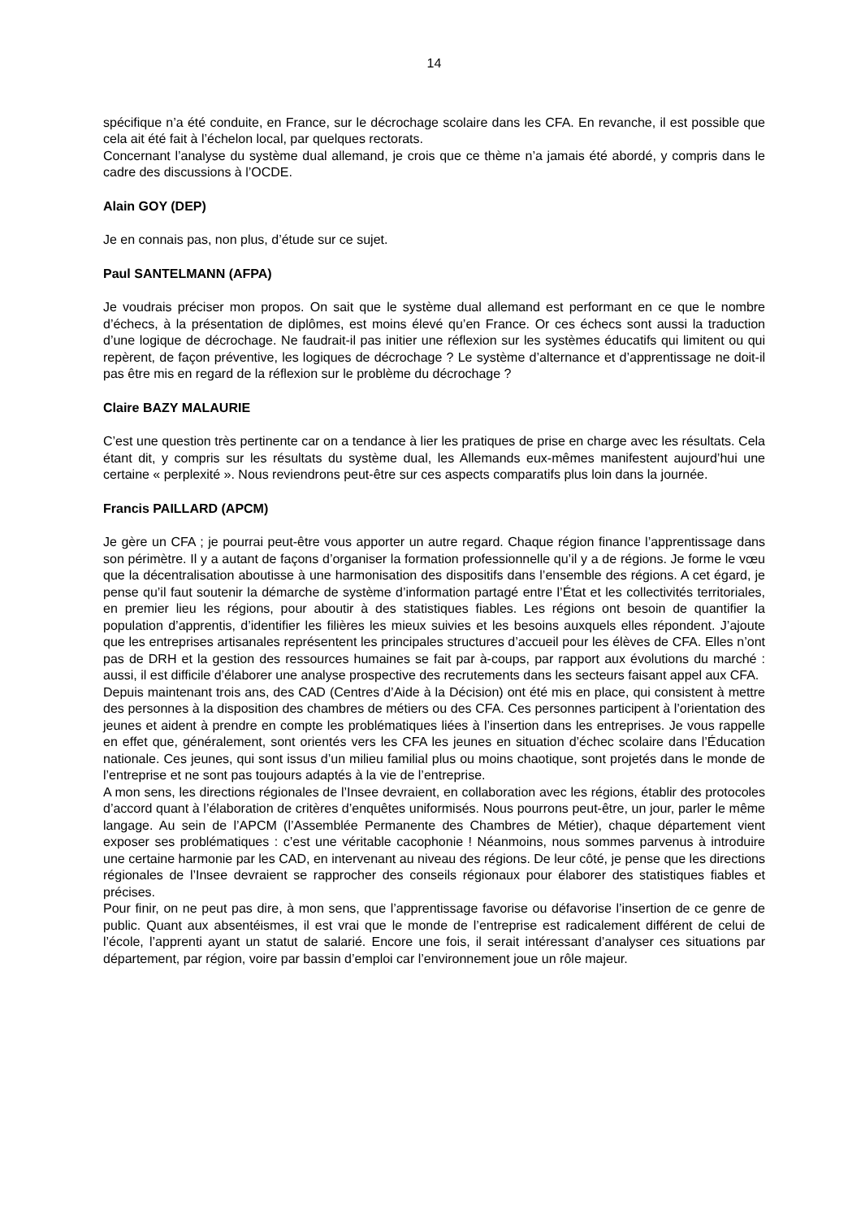14
spécifique n’a été conduite, en France, sur le décrochage scolaire dans les CFA. En revanche, il est possible que cela ait été fait à l’échelon local, par quelques rectorats.
Concernant l’analyse du système dual allemand, je crois que ce thème n’a jamais été abordé, y compris dans le cadre des discussions à l’OCDE.
Alain GOY (DEP)
Je en connais pas, non plus, d’étude sur ce sujet.
Paul SANTELMANN (AFPA)
Je voudrais préciser mon propos. On sait que le système dual allemand est performant en ce que le nombre d’échecs, à la présentation de diplômes, est moins élevé qu’en France. Or ces échecs sont aussi la traduction d’une logique de décrochage. Ne faudrait-il pas initier une réflexion sur les systèmes éducatifs qui limitent ou qui repèrent, de façon préventive, les logiques de décrochage ? Le système d’alternance et d’apprentissage ne doit-il pas être mis en regard de la réflexion sur le problème du décrochage ?
Claire BAZY MALAURIE
C’est une question très pertinente car on a tendance à lier les pratiques de prise en charge avec les résultats. Cela étant dit, y compris sur les résultats du système dual, les Allemands eux-mêmes manifestent aujourd’hui une certaine « perplexité ». Nous reviendrons peut-être sur ces aspects comparatifs plus loin dans la journée.
Francis PAILLARD (APCM)
Je gère un CFA ; je pourrai peut-être vous apporter un autre regard. Chaque région finance l’apprentissage dans son périmètre. Il y a autant de façons d’organiser la formation professionnelle qu’il y a de régions. Je forme le vœu que la décentralisation aboutisse à une harmonisation des dispositifs dans l’ensemble des régions. A cet égard, je pense qu’il faut soutenir la démarche de système d’information partagé entre l’État et les collectivités territoriales, en premier lieu les régions, pour aboutir à des statistiques fiables. Les régions ont besoin de quantifier la population d’apprentis, d’identifier les filières les mieux suivies et les besoins auxquels elles répondent. J’ajoute que les entreprises artisanales représentent les principales structures d’accueil pour les élèves de CFA. Elles n’ont pas de DRH et la gestion des ressources humaines se fait par à-coups, par rapport aux évolutions du marché : aussi, il est difficile d’élaborer une analyse prospective des recrutements dans les secteurs faisant appel aux CFA.
Depuis maintenant trois ans, des CAD (Centres d’Aide à la Décision) ont été mis en place, qui consistent à mettre des personnes à la disposition des chambres de métiers ou des CFA. Ces personnes participent à l’orientation des jeunes et aident à prendre en compte les problématiques liées à l’insertion dans les entreprises. Je vous rappelle en effet que, généralement, sont orientés vers les CFA les jeunes en situation d’échec scolaire dans l’Éducation nationale. Ces jeunes, qui sont issus d’un milieu familial plus ou moins chaotique, sont projetés dans le monde de l’entreprise et ne sont pas toujours adaptés à la vie de l’entreprise.
A mon sens, les directions régionales de l’Insee devraient, en collaboration avec les régions, établir des protocoles d’accord quant à l’élaboration de critères d’enquêtes uniformisés. Nous pourrons peut-être, un jour, parler le même langage. Au sein de l’APCM (l’Assemblée Permanente des Chambres de Métier), chaque département vient exposer ses problématiques : c’est une véritable cacophonie ! Néanmoins, nous sommes parvenus à introduire une certaine harmonie par les CAD, en intervenant au niveau des régions. De leur côté, je pense que les directions régionales de l’Insee devraient se rapprocher des conseils régionaux pour élaborer des statistiques fiables et précises.
Pour finir, on ne peut pas dire, à mon sens, que l’apprentissage favorise ou défavorise l’insertion de ce genre de public. Quant aux absentéismes, il est vrai que le monde de l’entreprise est radicalement différent de celui de l’école, l’apprenti ayant un statut de salarié. Encore une fois, il serait intéressant d’analyser ces situations par département, par région, voire par bassin d’emploi car l’environnement joue un rôle majeur.